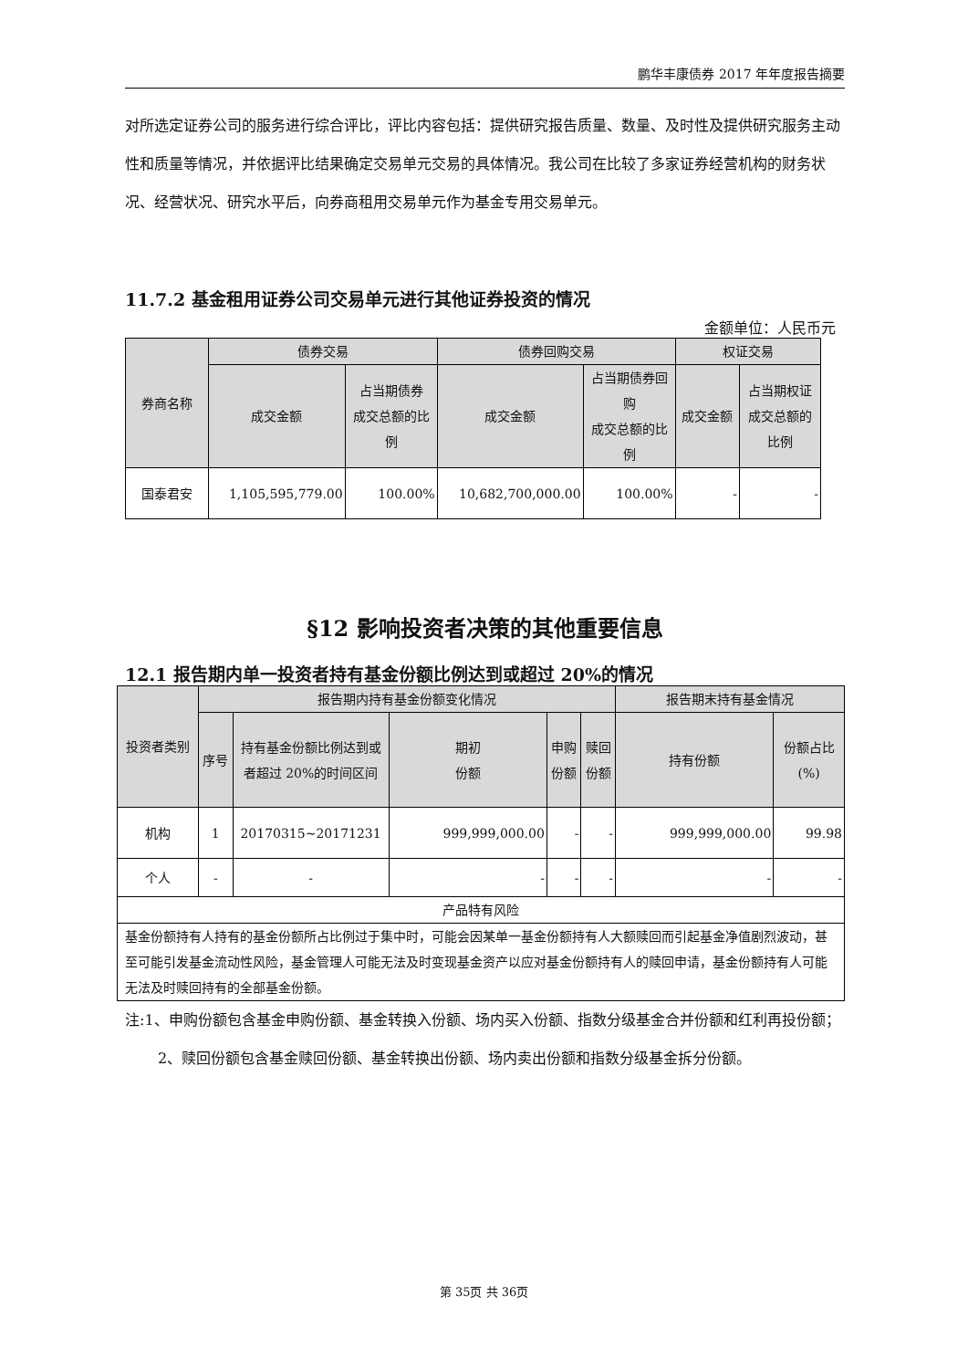鹏华丰康债券 2017 年年度报告摘要
对所选定证券公司的服务进行综合评比，评比内容包括：提供研究报告质量、数量、及时性及提供研究服务主动性和质量等情况，并依据评比结果确定交易单元交易的具体情况。我公司在比较了多家证券经营机构的财务状况、经营状况、研究水平后，向券商租用交易单元作为基金专用交易单元。
11.7.2 基金租用证券公司交易单元进行其他证券投资的情况
金额单位：人民币元
| 券商名称 | 债券交易 | | 债券回购交易 | | 权证交易 | |
| --- | --- | --- | --- | --- | --- | --- |
| | 成交金额 | 占当期债券 成交总额的比例 | 成交金额 | 占当期债券回购 成交总额的比例 | 成交金额 | 占当期权证 成交总额的 比例 |
| 国泰君安 | 1,105,595,779.00 | 100.00% | 10,682,700,000.00 | 100.00% | - | - |
§12 影响投资者决策的其他重要信息
12.1 报告期内单一投资者持有基金份额比例达到或超过 20%的情况
| 投资者类别 | 报告期内持有基金份额变化情况 | | | | | 报告期末持有基金情况 | |
| --- | --- | --- | --- | --- | --- | --- | --- |
| | 序号 | 持有基金份额比例达到或者超过 20%的时间区间 | 期初 份额 | 申购 份额 | 赎回 份额 | 持有份额 | 份额占比 (%) |
| 机构 | 1 | 20170315~20171231 | 999,999,000.00 | - | - | 999,999,000.00 | 99.98 |
| 个人 | - | - | - | - | - | - | - |
| 产品特有风险 | | | | | | | |
| 基金份额持有人持有的基金份额所占比例过于集中时，可能会因某单一基金份额持有人大额赎回而引起基金净值剧烈波动，甚至可能引发基金流动性风险，基金管理人可能无法及时变现基金资产以应对基金份额持有人的赎回申请，基金份额持有人可能无法及时赎回持有的全部基金份额。 | | | | | | | |
注:1、申购份额包含基金申购份额、基金转换入份额、场内买入份额、指数分级基金合并份额和红利再投份额；
2、赎回份额包含基金赎回份额、基金转换出份额、场内卖出份额和指数分级基金拆分份额。
第 35页 共 36页